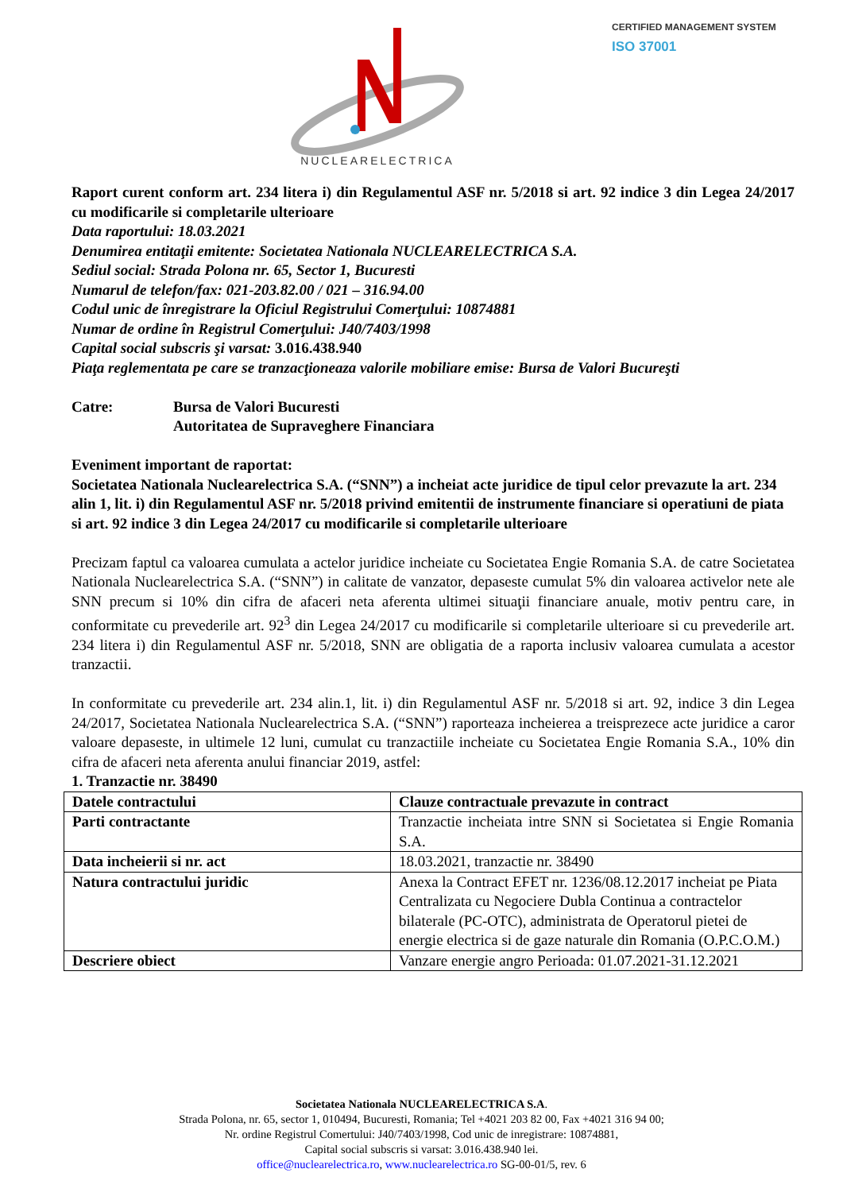NUCLEARELECTRICA
CERTIFIED MANAGEMENT SYSTEM
ISO 37001
Raport curent conform art. 234 litera i) din Regulamentul ASF nr. 5/2018 si art. 92 indice 3 din Legea 24/2017 cu modificarile si completarile ulterioare
Data raportului: 18.03.2021
Denumirea entitaţii emitente: Societatea Nationala NUCLEARELECTRICA S.A.
Sediul social: Strada Polona nr. 65, Sector 1, Bucuresti
Numarul de telefon/fax: 021-203.82.00 / 021 – 316.94.00
Codul unic de înregistrare la Oficiul Registrului Comerţului: 10874881
Numar de ordine în Registrul Comerţului: J40/7403/1998
Capital social subscris şi varsat: 3.016.438.940
Piaţa reglementata pe care se tranzacţioneaza valorile mobiliare emise: Bursa de Valori Bucureşti
Catre: Bursa de Valori Bucuresti
Autoritatea de Supraveghere Financiara
Eveniment important de raportat:
Societatea Nationala Nuclearelectrica S.A. (“SNN”) a incheiat acte juridice de tipul celor prevazute la art. 234 alin 1, lit. i) din Regulamentul ASF nr. 5/2018 privind emitentii de instrumente financiare si operatiuni de piata si art. 92 indice 3 din Legea 24/2017 cu modificarile si completarile ulterioare
Precizam faptul ca valoarea cumulata a actelor juridice incheiate cu Societatea Engie Romania S.A. de catre Societatea Nationala Nuclearelectrica S.A. (“SNN”) in calitate de vanzator, depaseste cumulat 5% din valoarea activelor nete ale SNN precum si 10% din cifra de afaceri neta aferenta ultimei situaţii financiare anuale, motiv pentru care, in conformitate cu prevederile art. 92<sup>3</sup> din Legea 24/2017 cu modificarile si completarile ulterioare si cu prevederile art. 234 litera i) din Regulamentul ASF nr. 5/2018, SNN are obligatia de a raporta inclusiv valoarea cumulata a acestor tranzactii.
In conformitate cu prevederile art. 234 alin.1, lit. i) din Regulamentul ASF nr. 5/2018 si art. 92, indice 3 din Legea 24/2017, Societatea Nationala Nuclearelectrica S.A. (“SNN”) raporteaza incheierea a treisprezece acte juridice a caror valoare depaseste, in ultimele 12 luni, cumulat cu tranzactiile incheiate cu Societatea Engie Romania S.A., 10% din cifra de afaceri neta aferenta anului financiar 2019, astfel:
1. Tranzactie nr. 38490
| Datele contractului | Clauze contractuale prevazute in contract |
| Parti contractante | Tranzactie incheiata intre SNN si Societatea si Engie Romania S.A. |
| Data incheierii si nr. act | 18.03.2021, tranzactie nr. 38490 |
| Natura contractului juridic | Anexa la Contract EFET nr. 1236/08.12.2017 incheiat pe Piata Centralizata cu Negociere Dubla Continua a contractelor bilaterale (PC-OTC), administrata de Operatorul pietei de energie electrica si de gaze naturale din Romania (O.P.C.O.M.) |
| Descriere obiect | Vanzare energie angro Perioada: 01.07.2021-31.12.2021 |
Societatea Nationala NUCLEARELECTRICA S.A.
Strada Polona, nr. 65, sector 1, 010494, Bucuresti, Romania; Tel +4021 203 82 00, Fax +4021 316 94 00;
Nr. ordine Registrul Comertului: J40/7403/1998, Cod unic de inregistrare: 10874881,
Capital social subscris si varsat: 3.016.438.940 lei.
office@nuclearelectrica.ro, www.nuclearelectrica.ro SG-00-01/5, rev. 6